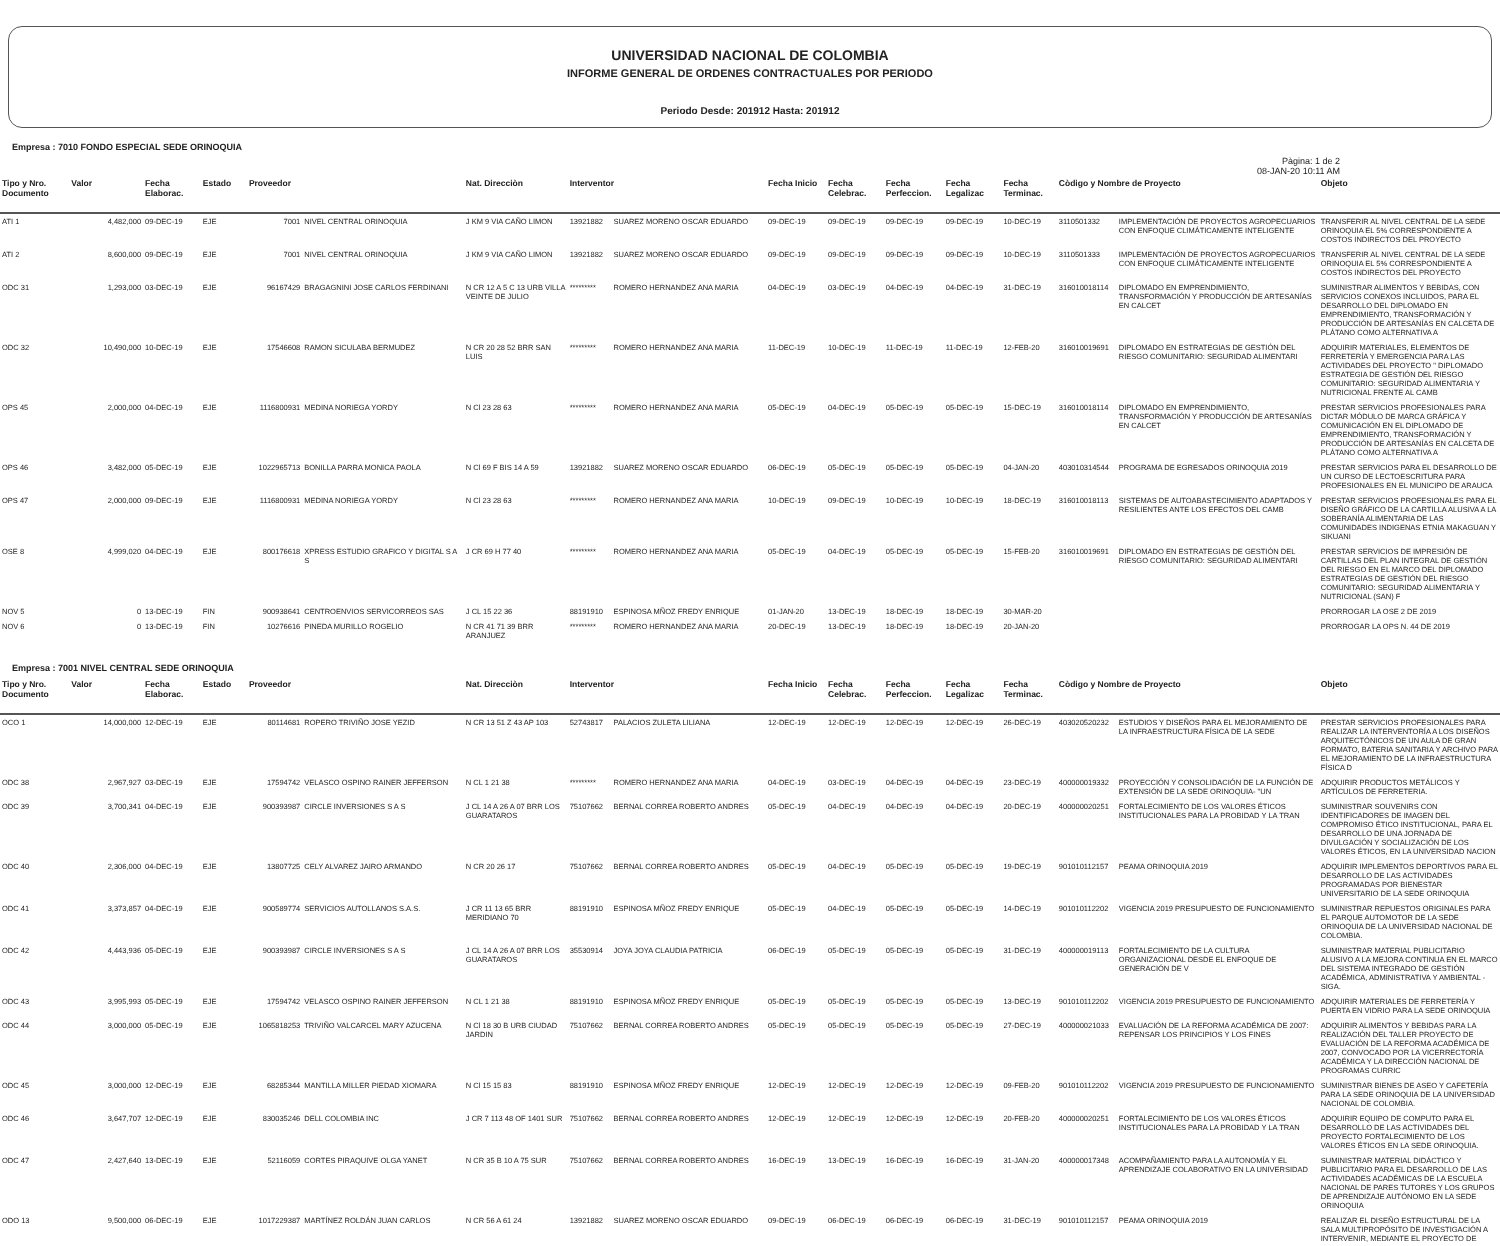UNIVERSIDAD NACIONAL DE COLOMBIA
INFORME GENERAL DE ORDENES CONTRACTUALES POR PERIODO
Periodo Desde: 201912 Hasta: 201912
Empresa : 7010 FONDO ESPECIAL SEDE ORINOQUIA
Pàgina: 1 de 2
08-JAN-20 10:11 AM
| Tipo y Nro. Documento | Valor | Fecha Elaborac. | Estado | Proveedor | | Nat. Direcciòn | Interventor | | Fecha Inicio | Fecha Celebrac. | Fecha Perfeccion. | Fecha Legalizac | Fecha Terminac. | Còdigo y Nombre de Proyecto | | Objeto |
| --- | --- | --- | --- | --- | --- | --- | --- | --- | --- | --- | --- | --- | --- | --- | --- | --- |
| ATI 1 | 4,482,000 | 09-DEC-19 | EJE | 7001 | NIVEL CENTRAL ORINOQUIA | J KM 9 VIA CAÑO LIMON | 13921882 | SUAREZ MORENO OSCAR EDUARDO | 09-DEC-19 | 09-DEC-19 | 09-DEC-19 | 09-DEC-19 | 10-DEC-19 | 3110501332 | IMPLEMENTACIÓN DE PROYECTOS AGROPECUARIOS CON ENFOQUE CLIMÁTICAMENTE INTELIGENTE | TRANSFERIR AL NIVEL CENTRAL DE LA SEDE ORINOQUIA EL 5% CORRESPONDIENTE A COSTOS INDIRECTOS DEL PROYECTO |
| ATI 2 | 8,600,000 | 09-DEC-19 | EJE | 7001 | NIVEL CENTRAL ORINOQUIA | J KM 9 VIA CAÑO LIMON | 13921882 | SUAREZ MORENO OSCAR EDUARDO | 09-DEC-19 | 09-DEC-19 | 09-DEC-19 | 09-DEC-19 | 10-DEC-19 | 3110501333 | IMPLEMENTACIÓN DE PROYECTOS AGROPECUARIOS CON ENFOQUE CLIMÁTICAMENTE INTELIGENTE | TRANSFERIR AL NIVEL CENTRAL DE LA SEDE ORINOQUIA EL 5% CORRESPONDIENTE A COSTOS INDIRECTOS DEL PROYECTO |
| ODC 31 | 1,293,000 | 03-DEC-19 | EJE | 96167429 | BRAGAGNINI JOSE CARLOS FERDINANI | N CR 12 A 5 C 13 URB VILLA VEINTE DE JULIO | ********* | ROMERO HERNANDEZ ANA MARIA | 04-DEC-19 | 03-DEC-19 | 04-DEC-19 | 04-DEC-19 | 31-DEC-19 | 316010018114 | DIPLOMADO EN EMPRENDIMIENTO, TRANSFORMACIÓN Y PRODUCCIÓN DE ARTESANÍAS EN CALCET | SUMINISTRAR ALIMENTOS Y BEBIDAS, CON SERVICIOS CONEXOS INCLUIDOS, PARA EL DESARROLLO DEL DIPLOMADO EN EMPRENDIMIENTO, TRANSFORMACIÓN Y PRODUCCIÓN DE ARTESANÍAS EN CALCETA DE PLÁTANO COMO ALTERNATIVA A |
| ODC 32 | 10,490,000 | 10-DEC-19 | EJE | 17546608 | RAMON SICULABA BERMUDEZ | N CR 20 28 52 BRR SAN LUIS | ********* | ROMERO HERNANDEZ ANA MARIA | 11-DEC-19 | 10-DEC-19 | 11-DEC-19 | 11-DEC-19 | 12-FEB-20 | 316010019691 | DIPLOMADO EN ESTRATEGIAS DE GESTIÓN DEL RIESGO COMUNITARIO: SEGURIDAD ALIMENTARI | ADQUIRIR MATERIALES, ELEMENTOS DE FERRETERÍA Y EMERGENCIA PARA LAS ACTIVIDADES DEL PROYECTO " DIPLOMADO ESTRATEGIA DE GESTIÓN DEL RIESGO COMUNITARIO: SEGURIDAD ALIMENTARIA Y NUTRICIONAL FRENTE AL CAMB |
| OPS 45 | 2,000,000 | 04-DEC-19 | EJE | 1116800931 | MEDINA NORIEGA YORDY | N Cl 23 28 63 | ********* | ROMERO HERNANDEZ ANA MARIA | 05-DEC-19 | 04-DEC-19 | 05-DEC-19 | 05-DEC-19 | 15-DEC-19 | 316010018114 | DIPLOMADO EN EMPRENDIMIENTO, TRANSFORMACIÓN Y PRODUCCIÓN DE ARTESANÍAS EN CALCET | PRESTAR SERVICIOS PROFESIONALES PARA DICTAR MÓDULO DE MARCA GRÁFICA Y COMUNICACIÓN EN EL DIPLOMADO DE EMPRENDIMIENTO, TRANSFORMACIÓN Y PRODUCCIÓN DE ARTESANÍAS EN CALCETA DE PLÁTANO COMO ALTERNATIVA A |
| OPS 46 | 3,482,000 | 05-DEC-19 | EJE | 1022965713 | BONILLA PARRA MONICA PAOLA | N Cl 69 F BIS 14 A 59 | 13921882 | SUAREZ MORENO OSCAR EDUARDO | 06-DEC-19 | 05-DEC-19 | 05-DEC-19 | 05-DEC-19 | 04-JAN-20 | 403010314544 | PROGRAMA DE EGRESADOS ORINOQUIA 2019 | PRESTAR SERVICIOS PARA EL DESARROLLO DE UN CURSO DE LECTOESCRITURA PARA PROFESIONALES EN EL MUNICIPO DE ARAUCA |
| OPS 47 | 2,000,000 | 09-DEC-19 | EJE | 1116800931 | MEDINA NORIEGA YORDY | N Cl 23 28 63 | ********* | ROMERO HERNANDEZ ANA MARIA | 10-DEC-19 | 09-DEC-19 | 10-DEC-19 | 10-DEC-19 | 18-DEC-19 | 316010018113 | SISTEMAS DE AUTOABASTECIMIENTO ADAPTADOS Y RESILIENTES ANTE LOS EFECTOS DEL CAMB | PRESTAR SERVICIOS PROFESIONALES PARA EL DISEÑO GRÁFICO DE LA CARTILLA ALUSIVA A LA SOBERANÍA ALIMENTARIA DE LAS COMUNIDADES INDIGENAS ETNIA MAKAGUAN Y SIKUANI |
| OSE 8 | 4,999,020 | 04-DEC-19 | EJE | 800176618 | XPRESS ESTUDIO GRAFICO Y DIGITAL S A S | J CR 69 H 77 40 | ********* | ROMERO HERNANDEZ ANA MARIA | 05-DEC-19 | 04-DEC-19 | 05-DEC-19 | 05-DEC-19 | 15-FEB-20 | 316010019691 | DIPLOMADO EN ESTRATEGIAS DE GESTIÓN DEL RIESGO COMUNITARIO: SEGURIDAD ALIMENTARI | PRESTAR SERVICIOS DE IMPRESIÓN DE CARTILLAS DEL PLAN INTEGRAL DE GESTIÓN DEL RIESGO EN EL MARCO DEL DIPLOMADO ESTRATEGIAS DE GESTIÓN DEL RIESGO COMUNITARIO: SEGURIDAD ALIMENTARIA Y NUTRICIONAL (SAN) F |
| NOV 5 | 0 | 13-DEC-19 | FIN | 900938641 | CENTROENVIOS SERVICORREOS SAS | J CL 15 22 36 | 88191910 | ESPINOSA MÑOZ FREDY ENRIQUE | 01-JAN-20 | 13-DEC-19 | 18-DEC-19 | 18-DEC-19 | 30-MAR-20 | | | PRORROGAR LA OSE 2 DE 2019 |
| NOV 6 | 0 | 13-DEC-19 | FIN | 10276616 | PINEDA MURILLO ROGELIO | N CR 41 71 39 BRR ARANJUEZ | ********* | ROMERO HERNANDEZ ANA MARIA | 20-DEC-19 | 13-DEC-19 | 18-DEC-19 | 18-DEC-19 | 20-JAN-20 | | | PRORROGAR LA OPS N. 44 DE 2019 |
Empresa : 7001 NIVEL CENTRAL SEDE ORINOQUIA
| Tipo y Nro. Documento | Valor | Fecha Elaborac. | Estado | Proveedor | | Nat. Direcciòn | Interventor | | Fecha Inicio | Fecha Celebrac. | Fecha Perfeccion. | Fecha Legalizac | Fecha Terminac. | Còdigo y Nombre de Proyecto | | Objeto |
| --- | --- | --- | --- | --- | --- | --- | --- | --- | --- | --- | --- | --- | --- | --- | --- | --- |
| OCO 1 | 14,000,000 | 12-DEC-19 | EJE | 80114681 | ROPERO TRIVIÑO JOSE YEZID | N CR 13 51 Z 43 AP 103 | 52743817 | PALACIOS ZULETA LILIANA | 12-DEC-19 | 12-DEC-19 | 12-DEC-19 | 12-DEC-19 | 26-DEC-19 | 403020520232 | ESTUDIOS Y DISEÑOS PARA EL MEJORAMIENTO DE LA INFRAESTRUCTURA FÍSICA DE LA SEDE | PRESTAR SERVICIOS PROFESIONALES PARA REALIZAR LA INTERVENTORÍA A LOS DISEÑOS ARQUITECTÓNICOS DE UN AULA DE GRAN FORMATO, BATERIA SANITARIA Y ARCHIVO PARA EL MEJORAMIENTO DE LA INFRAESTRUCTURA FÍSICA D |
| ODC 38 | 2,967,927 | 03-DEC-19 | EJE | 17594742 | VELASCO OSPINO RAINER JEFFERSON | N CL 1 21 38 | ********* | ROMERO HERNANDEZ ANA MARIA | 04-DEC-19 | 03-DEC-19 | 04-DEC-19 | 04-DEC-19 | 23-DEC-19 | 400000019332 | PROYECCIÓN Y CONSOLIDACIÓN DE LA FUNCIÓN DE EXTENSIÓN DE LA SEDE ORINOQUIA- "UN | ADQUIRIR PRODUCTOS METÁLICOS Y ARTÍCULOS DE FERRETERIA. |
| ODC 39 | 3,700,341 | 04-DEC-19 | EJE | 900393987 | CIRCLE INVERSIONES S A S | J CL 14 A 26 A 07 BRR LOS GUARATAROS | 75107662 | BERNAL CORREA ROBERTO ANDRES | 05-DEC-19 | 04-DEC-19 | 04-DEC-19 | 04-DEC-19 | 20-DEC-19 | 400000020251 | FORTALECIMIENTO DE LOS VALORES ÉTICOS INSTITUCIONALES PARA LA PROBIDAD Y LA TRAN | SUMINISTRAR SOUVENIRS CON IDENTIFICADORES DE IMAGEN DEL COMPROMISO ÉTICO INSTITUCIONAL, PARA EL DESARROLLO DE UNA JORNADA DE DIVULGACIÓN Y SOCIALIZACIÓN DE LOS VALORES ÉTICOS, EN LA UNIVERSIDAD NACION |
| ODC 40 | 2,306,000 | 04-DEC-19 | EJE | 13807725 | CELY ALVAREZ JAIRO ARMANDO | N CR 20 26 17 | 75107662 | BERNAL CORREA ROBERTO ANDRES | 05-DEC-19 | 04-DEC-19 | 05-DEC-19 | 05-DEC-19 | 19-DEC-19 | 901010112157 | PEAMA ORINOQUIA 2019 | ADQUIRIR IMPLEMENTOS DEPORTIVOS PARA EL DESARROLLO DE LAS ACTIVIDADES PROGRAMADAS POR BIENESTAR UNIVERSITARIO DE LA SEDE ORINOQUIA |
| ODC 41 | 3,373,857 | 04-DEC-19 | EJE | 900589774 | SERVICIOS AUTOLLANOS S.A.S. | J CR 11 13 65 BRR MERIDIANO 70 | 88191910 | ESPINOSA MÑOZ FREDY ENRIQUE | 05-DEC-19 | 04-DEC-19 | 05-DEC-19 | 05-DEC-19 | 14-DEC-19 | 901010112202 | VIGENCIA 2019 PRESUPUESTO DE FUNCIONAMIENTO | SUMINISTRAR REPUESTOS ORIGINALES PARA EL PARQUE AUTOMOTOR DE LA SEDE ORINOQUIA DE LA UNIVERSIDAD NACIONAL DE COLOMBIA. |
| ODC 42 | 4,443,936 | 05-DEC-19 | EJE | 900393987 | CIRCLE INVERSIONES S A S | J CL 14 A 26 A 07 BRR LOS GUARATAROS | 35530914 | JOYA JOYA CLAUDIA PATRICIA | 06-DEC-19 | 05-DEC-19 | 05-DEC-19 | 05-DEC-19 | 31-DEC-19 | 400000019113 | FORTALECIMIENTO DE LA CULTURA ORGANIZACIONAL DESDE EL ENFOQUE DE GENERACIÓN DE V | SUMINISTRAR MATERIAL PUBLICITARIO ALUSIVO A LA MEJORA CONTINUA EN EL MARCO DEL SISTEMA INTEGRADO DE GESTIÓN ACADÉMICA, ADMINISTRATIVA Y AMBIENTAL - SIGA. |
| ODC 43 | 3,995,993 | 05-DEC-19 | EJE | 17594742 | VELASCO OSPINO RAINER JEFFERSON | N CL 1 21 38 | 88191910 | ESPINOSA MÑOZ FREDY ENRIQUE | 05-DEC-19 | 05-DEC-19 | 05-DEC-19 | 05-DEC-19 | 13-DEC-19 | 901010112202 | VIGENCIA 2019 PRESUPUESTO DE FUNCIONAMIENTO | ADQUIRIR MATERIALES DE FERRETERÍA Y PUERTA EN VIDRIO PARA LA SEDE ORINOQUIA |
| ODC 44 | 3,000,000 | 05-DEC-19 | EJE | 1065818253 | TRIVIÑO VALCARCEL MARY AZUCENA | N Cl 18 30 B URB CIUDAD JARDIN | 75107662 | BERNAL CORREA ROBERTO ANDRES | 05-DEC-19 | 05-DEC-19 | 05-DEC-19 | 05-DEC-19 | 27-DEC-19 | 400000021033 | EVALUACIÓN DE LA REFORMA ACADÉMICA DE 2007: REPENSAR LOS PRINCIPIOS Y LOS FINES | ADQUIRIR ALIMENTOS Y BEBIDAS PARA LA REALIZACIÓN DEL TALLER PROYECTO DE EVALUACIÓN DE LA REFORMA ACADÉMICA DE 2007, CONVOCADO POR LA VICERRECTORÍA ACADÉMICA Y LA DIRECCIÓN NACIONAL DE PROGRAMAS CURRIC |
| ODC 45 | 3,000,000 | 12-DEC-19 | EJE | 68285344 | MANTILLA MILLER PIEDAD XIOMARA | N Cl 15 15 83 | 88191910 | ESPINOSA MÑOZ FREDY ENRIQUE | 12-DEC-19 | 12-DEC-19 | 12-DEC-19 | 12-DEC-19 | 09-FEB-20 | 901010112202 | VIGENCIA 2019 PRESUPUESTO DE FUNCIONAMIENTO | SUMINISTRAR BIENES DE ASEO Y CAFETERÍA PARA LA SEDE ORINOQUIA DE LA UNIVERSIDAD NACIONAL DE COLOMBIA. |
| ODC 46 | 3,647,707 | 12-DEC-19 | EJE | 830035246 | DELL COLOMBIA INC | J CR 7 113 48 OF 1401 SUR | 75107662 | BERNAL CORREA ROBERTO ANDRES | 12-DEC-19 | 12-DEC-19 | 12-DEC-19 | 12-DEC-19 | 20-FEB-20 | 400000020251 | FORTALECIMIENTO DE LOS VALORES ÉTICOS INSTITUCIONALES PARA LA PROBIDAD Y LA TRAN | ADQUIRIR EQUIPO DE COMPUTO PARA EL DESARROLLO DE LAS ACTIVIDADES DEL PROYECTO FORTALECIMIENTO DE LOS VALORES ÉTICOS EN LA SEDE ORINOQUIA. |
| ODC 47 | 2,427,640 | 13-DEC-19 | EJE | 52116059 | CORTES PIRAQUIVE OLGA YANET | N CR 35 B 10 A 75 SUR | 75107662 | BERNAL CORREA ROBERTO ANDRES | 16-DEC-19 | 13-DEC-19 | 16-DEC-19 | 16-DEC-19 | 31-JAN-20 | 400000017348 | ACOMPAÑAMIENTO PARA LA AUTONOMÍA Y EL APRENDIZAJE COLABORATIVO EN LA UNIVERSIDAD | SUMINISTRAR MATERIAL DIDÁCTICO Y PUBLICITARIO PARA EL DESARROLLO DE LAS ACTIVIDADES ACADÉMICAS DE LA ESCUELA NACIONAL DE PARES TUTORES Y LOS GRUPOS DE APRENDIZAJE AUTÓNOMO EN LA SEDE ORINOQUIA |
| ODO 13 | 9,500,000 | 06-DEC-19 | EJE | 1017229387 | MARTÍNEZ ROLDÁN JUAN CARLOS | N CR 56 A 61 24 | 13921882 | SUAREZ MORENO OSCAR EDUARDO | 09-DEC-19 | 06-DEC-19 | 06-DEC-19 | 06-DEC-19 | 31-DEC-19 | 901010112157 | PEAMA ORINOQUIA 2019 | REALIZAR EL DISEÑO ESTRUCTURAL DE LA SALA MULTIPROPÓSITO DE INVESTIGACIÓN A INTERVENIR, MEDIANTE EL PROYECTO DE |